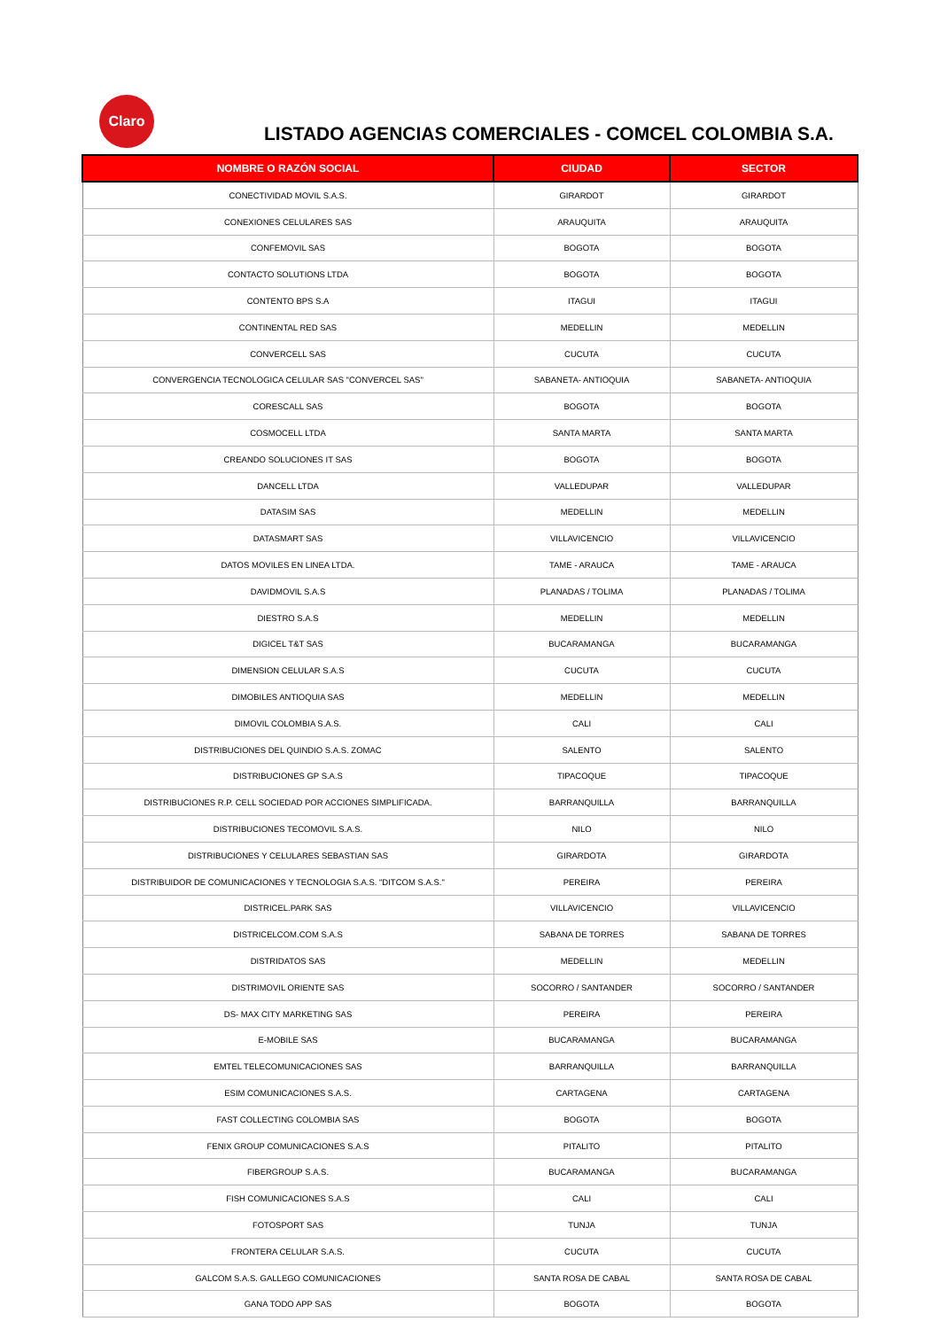Claro
LISTADO AGENCIAS COMERCIALES - COMCEL COLOMBIA S.A.
| NOMBRE O RAZÓN SOCIAL | CIUDAD | SECTOR |
| --- | --- | --- |
| CONECTIVIDAD MOVIL S.A.S. | GIRARDOT | GIRARDOT |
| CONEXIONES CELULARES SAS | ARAUQUITA | ARAUQUITA |
| CONFEMOVIL SAS | BOGOTA | BOGOTA |
| CONTACTO SOLUTIONS LTDA | BOGOTA | BOGOTA |
| CONTENTO BPS S.A | ITAGUI | ITAGUI |
| CONTINENTAL RED SAS | MEDELLIN | MEDELLIN |
| CONVERCELL SAS | CUCUTA | CUCUTA |
| CONVERGENCIA TECNOLOGICA CELULAR SAS "CONVERCEL SAS" | SABANETA- ANTIOQUIA | SABANETA- ANTIOQUIA |
| CORESCALL SAS | BOGOTA | BOGOTA |
| COSMOCELL LTDA | SANTA MARTA | SANTA MARTA |
| CREANDO SOLUCIONES IT SAS | BOGOTA | BOGOTA |
| DANCELL LTDA | VALLEDUPAR | VALLEDUPAR |
| DATASIM SAS | MEDELLIN | MEDELLIN |
| DATASMART SAS | VILLAVICENCIO | VILLAVICENCIO |
| DATOS MOVILES EN LINEA LTDA. | TAME - ARAUCA | TAME - ARAUCA |
| DAVIDMOVIL S.A.S | PLANADAS / TOLIMA | PLANADAS / TOLIMA |
| DIESTRO S.A.S | MEDELLIN | MEDELLIN |
| DIGICEL T&T SAS | BUCARAMANGA | BUCARAMANGA |
| DIMENSION CELULAR S.A.S | CUCUTA | CUCUTA |
| DIMOBILES ANTIOQUIA SAS | MEDELLIN | MEDELLIN |
| DIMOVIL COLOMBIA S.A.S. | CALI | CALI |
| DISTRIBUCIONES DEL QUINDIO S.A.S. ZOMAC | SALENTO | SALENTO |
| DISTRIBUCIONES GP S.A.S | TIPACOQUE | TIPACOQUE |
| DISTRIBUCIONES R.P. CELL SOCIEDAD POR ACCIONES SIMPLIFICADA. | BARRANQUILLA | BARRANQUILLA |
| DISTRIBUCIONES TECOMOVIL S.A.S. | NILO | NILO |
| DISTRIBUCIONES Y CELULARES SEBASTIAN SAS | GIRARDOTA | GIRARDOTA |
| DISTRIBUIDOR DE COMUNICACIONES Y TECNOLOGIA S.A.S. "DITCOM S.A.S." | PEREIRA | PEREIRA |
| DISTRICEL.PARK SAS | VILLAVICENCIO | VILLAVICENCIO |
| DISTRICELCOM.COM S.A.S | SABANA DE TORRES | SABANA DE TORRES |
| DISTRIDATOS SAS | MEDELLIN | MEDELLIN |
| DISTRIMOVIL ORIENTE SAS | SOCORRO / SANTANDER | SOCORRO / SANTANDER |
| DS- MAX CITY MARKETING SAS | PEREIRA | PEREIRA |
| E-MOBILE SAS | BUCARAMANGA | BUCARAMANGA |
| EMTEL TELECOMUNICACIONES SAS | BARRANQUILLA | BARRANQUILLA |
| ESIM COMUNICACIONES S.A.S. | CARTAGENA | CARTAGENA |
| FAST COLLECTING COLOMBIA SAS | BOGOTA | BOGOTA |
| FENIX GROUP COMUNICACIONES S.A.S | PITALITO | PITALITO |
| FIBERGROUP S.A.S. | BUCARAMANGA | BUCARAMANGA |
| FISH COMUNICACIONES S.A.S | CALI | CALI |
| FOTOSPORT SAS | TUNJA | TUNJA |
| FRONTERA CELULAR S.A.S. | CUCUTA | CUCUTA |
| GALCOM S.A.S. GALLEGO COMUNICACIONES | SANTA ROSA DE CABAL | SANTA ROSA DE CABAL |
| GANA TODO APP SAS | BOGOTA | BOGOTA |